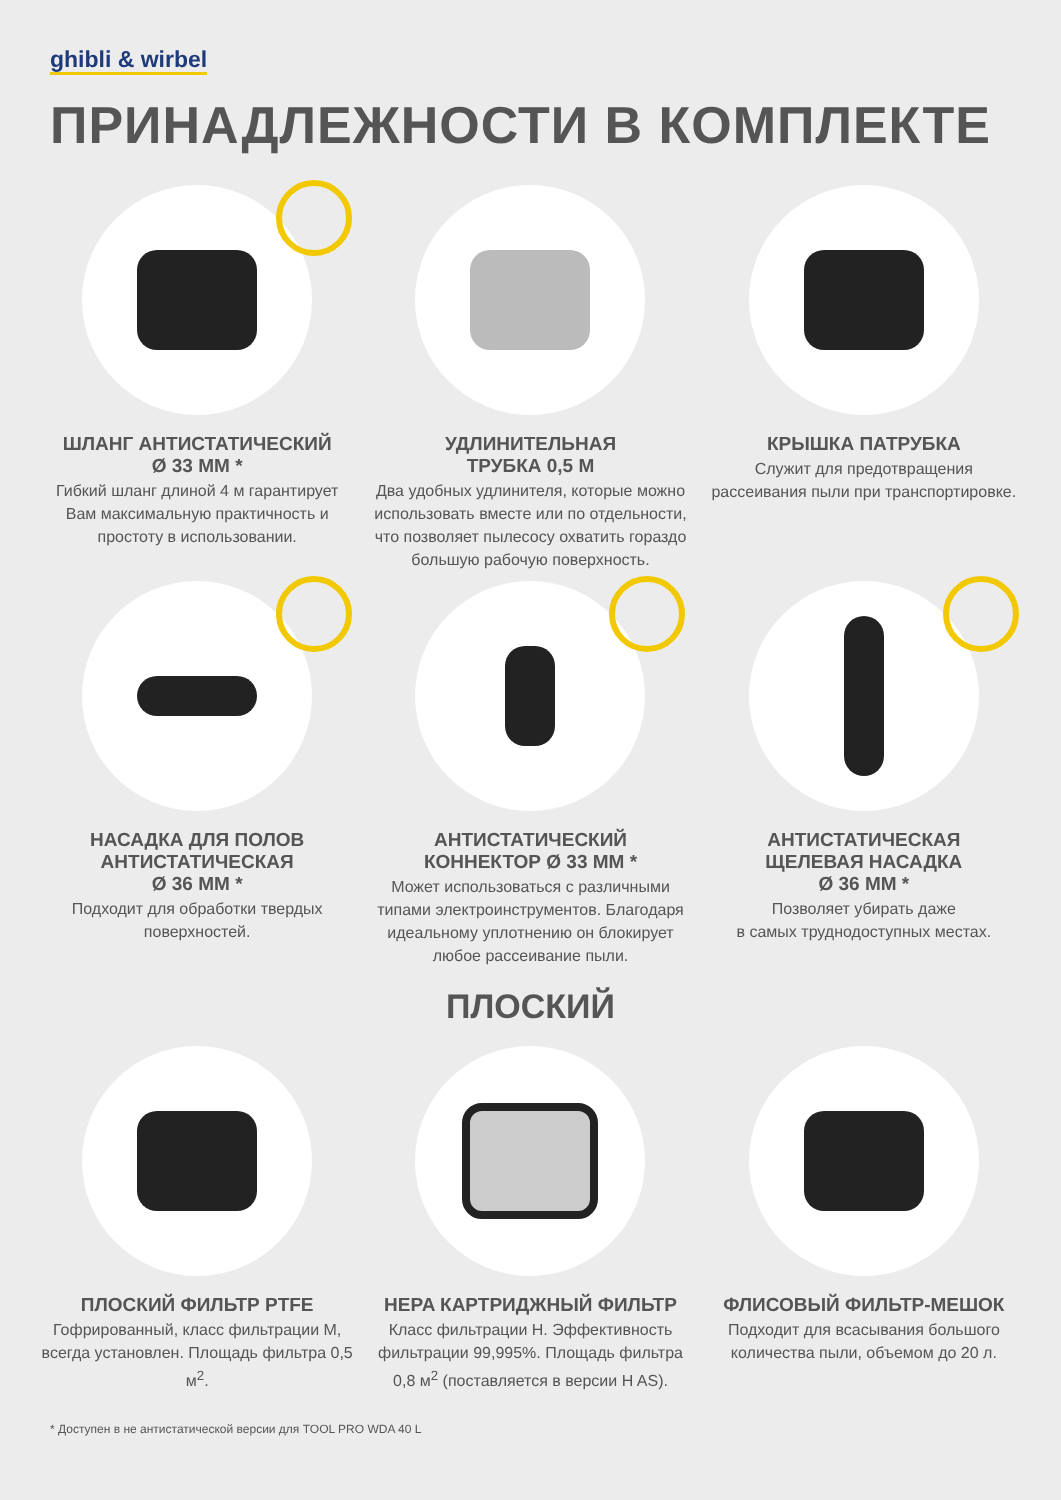ghibli & wirbel
ПРИНАДЛЕЖНОСТИ В КОМПЛЕКТЕ
ШЛАНГ АНТИСТАТИЧЕСКИЙ
Ø 33 ММ *
Гибкий шланг длиной 4 м гарантирует Вам максимальную практичность и простоту в использовании.
УДЛИНИТЕЛЬНАЯ
ТРУБКА 0,5 М
Два удобных удлинителя, которые можно использовать вместе или по отдельности, что позволяет пылесосу охватить гораздо большую рабочую поверхность.
КРЫШКА ПАТРУБКА
Служит для предотвращения рассеивания пыли при транспортировке.
НАСАДКА ДЛЯ ПОЛОВ
АНТИСТАТИЧЕСКАЯ
Ø 36 ММ *
Подходит для обработки твердых поверхностей.
АНТИСТАТИЧЕСКИЙ
КОННЕКТОР Ø 33 ММ *
Может использоваться с различными типами электроинструментов. Благодаря идеальному уплотнению он блокирует любое рассеивание пыли.
АНТИСТАТИЧЕСКАЯ
ЩЕЛЕВАЯ НАСАДКА
Ø 36 ММ *
Позволяет убирать даже
в самых труднодоступных местах.
ПЛОСКИЙ
ПЛОСКИЙ ФИЛЬТР PTFE
Гофрированный, класс фильтрации M, всегда установлен. Площадь фильтра 0,5 м<sup>2</sup>.
HEPA КАРТРИДЖНЫЙ ФИЛЬТР
Класс фильтрации H. Эффективность фильтрации 99,995%. Площадь фильтра 0,8 м<sup>2</sup> (поставляется в версии H AS).
ФЛИСОВЫЙ ФИЛЬТР-МЕШОК
Подходит для всасывания большого количества пыли, объемом до 20 л.
* Доступен в не антистатической версии для TOOL PRO WDA 40 L